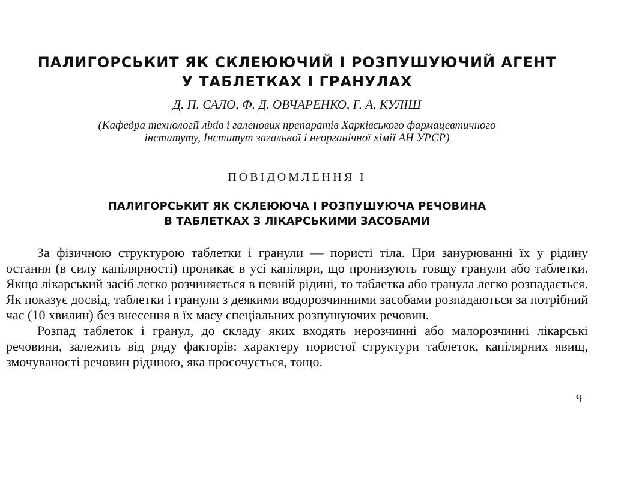ПАЛИГОРСЬКИТ ЯК СКЛЕЮЮЧИЙ І РОЗПУШУЮЧИЙ АГЕНТ
У ТАБЛЕТКАХ І ГРАНУЛАХ
Д. П. САЛО, Ф. Д. ОВЧАРЕНКО, Г. А. КУЛІШ
(Кафедра технології ліків і галенових препаратів Харківського фармацевтичного
інституту, Інститут загальної і неорганічної хімії АН УРСР)
ПОВІДОМЛЕННЯ І
ПАЛИГОРСЬКИТ ЯК СКЛЕЮЮЧА І РОЗПУШУЮЧА РЕЧОВИНА
В ТАБЛЕТКАХ З ЛІКАРСЬКИМИ ЗАСОБАМИ
За фізичною структурою таблетки і гранули — пористі тіла. При занурюванні їх у рідину остання (в силу капілярності) проникає в усі капіляри, що пронизують товщу гранули або таблетки. Якщо лікарський засіб легко розчиняється в певній рідині, то таблетка або гранула легко розпадається. Як показує досвід, таблетки і гранули з деякими водорозчинними засобами розпадаються за потрібний час (10 хвилин) без внесення в їх масу спеціальних розпушуючих речовин.
Розпад таблеток і гранул, до складу яких входять нерозчинні або малорозчинні лікарські речовини, залежить від ряду факторів: характеру пористої структури таблеток, капілярних явищ, змочуваності речовин рідиною, яка просочується, тощо.
9